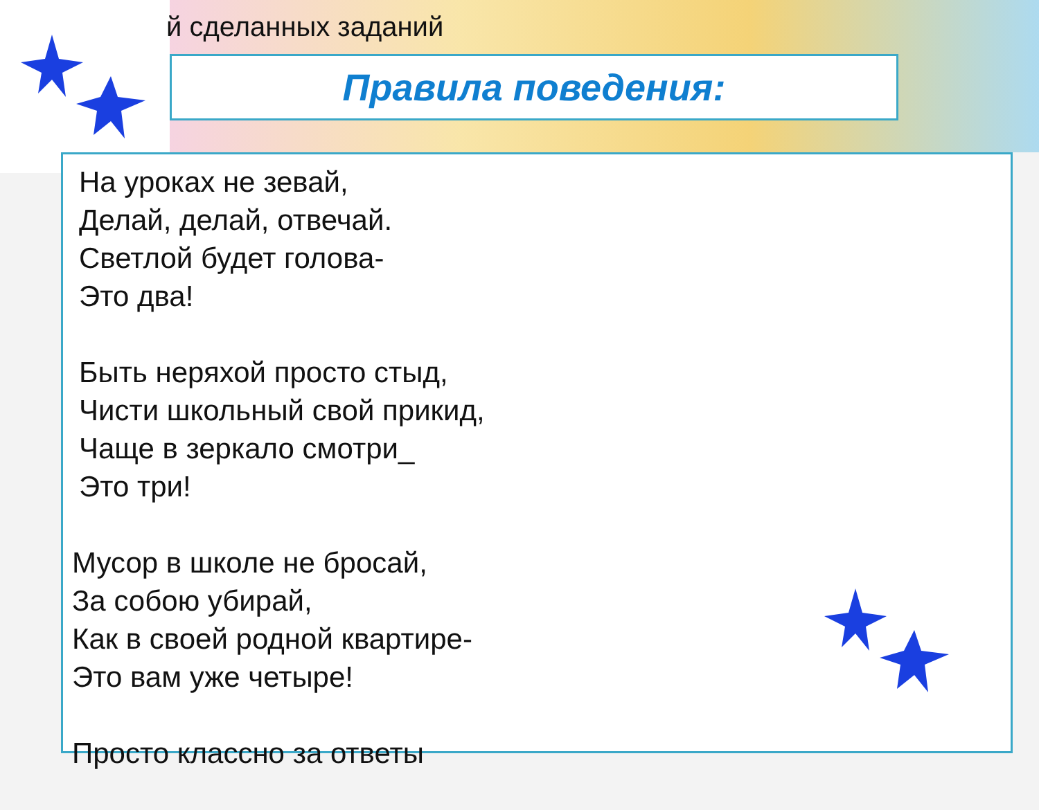й сделанных заданий
Правила поведения:
На уроках не зевай,
Делай, делай, отвечай.
Светлой будет голова-
Это два!
Быть неряхой просто стыд,
Чисти школьный свой прикид,
Чаще в зеркало смотри_
Это три!
Мусор в школе не бросай,
За собою убирай,
Как в своей родной квартире-
Это вам уже четыре!
Просто классно за ответы